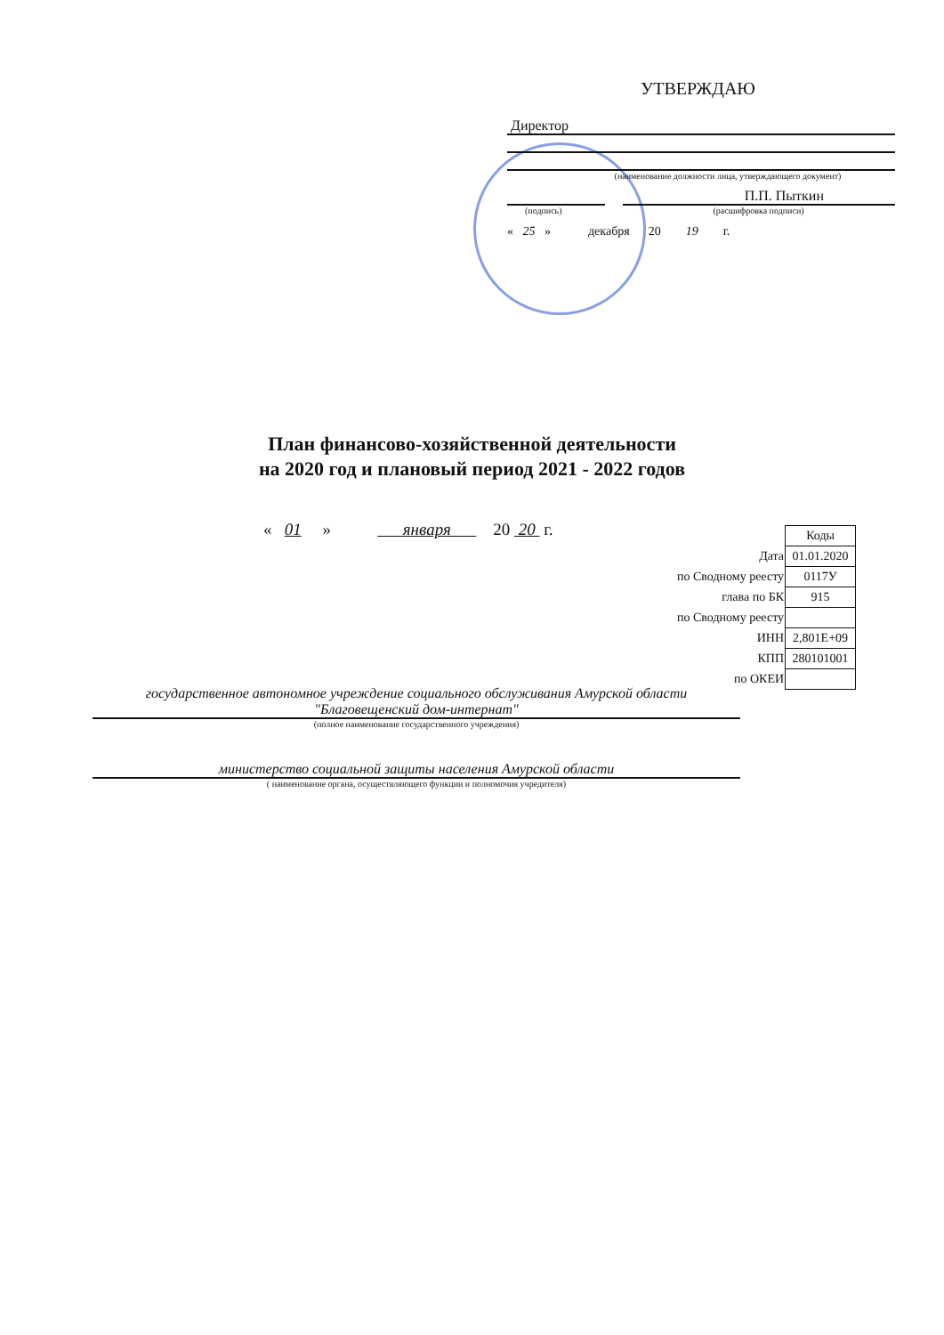УТВЕРЖДАЮ
Директор
(наименование должности лица, утверждающего документ)
П.П. Пыткин
(подпись) (расшифровка подписи)
« 25 » декабря 20 19 г.
План финансово-хозяйственной деятельности
на 2020 год и плановый период 2021 - 2022 годов
« 01 » января 20 20 г.
| | Коды |
| Дата | 01.01.2020 |
| по Сводному реесту | 0117У |
| глава по БК | 915 |
| по Сводному реесту | |
| ИНН | 2,801E+09 |
| КПП | 280101001 |
| по ОКЕИ | |
государственное автономное учреждение социального обслуживания Амурской области "Благовещенский дом-интернат"
(полное наименование государственного учреждения)
министерство социальной защиты населения Амурской области
( наименование органа, осуществляющего функции и полномочия учредителя)